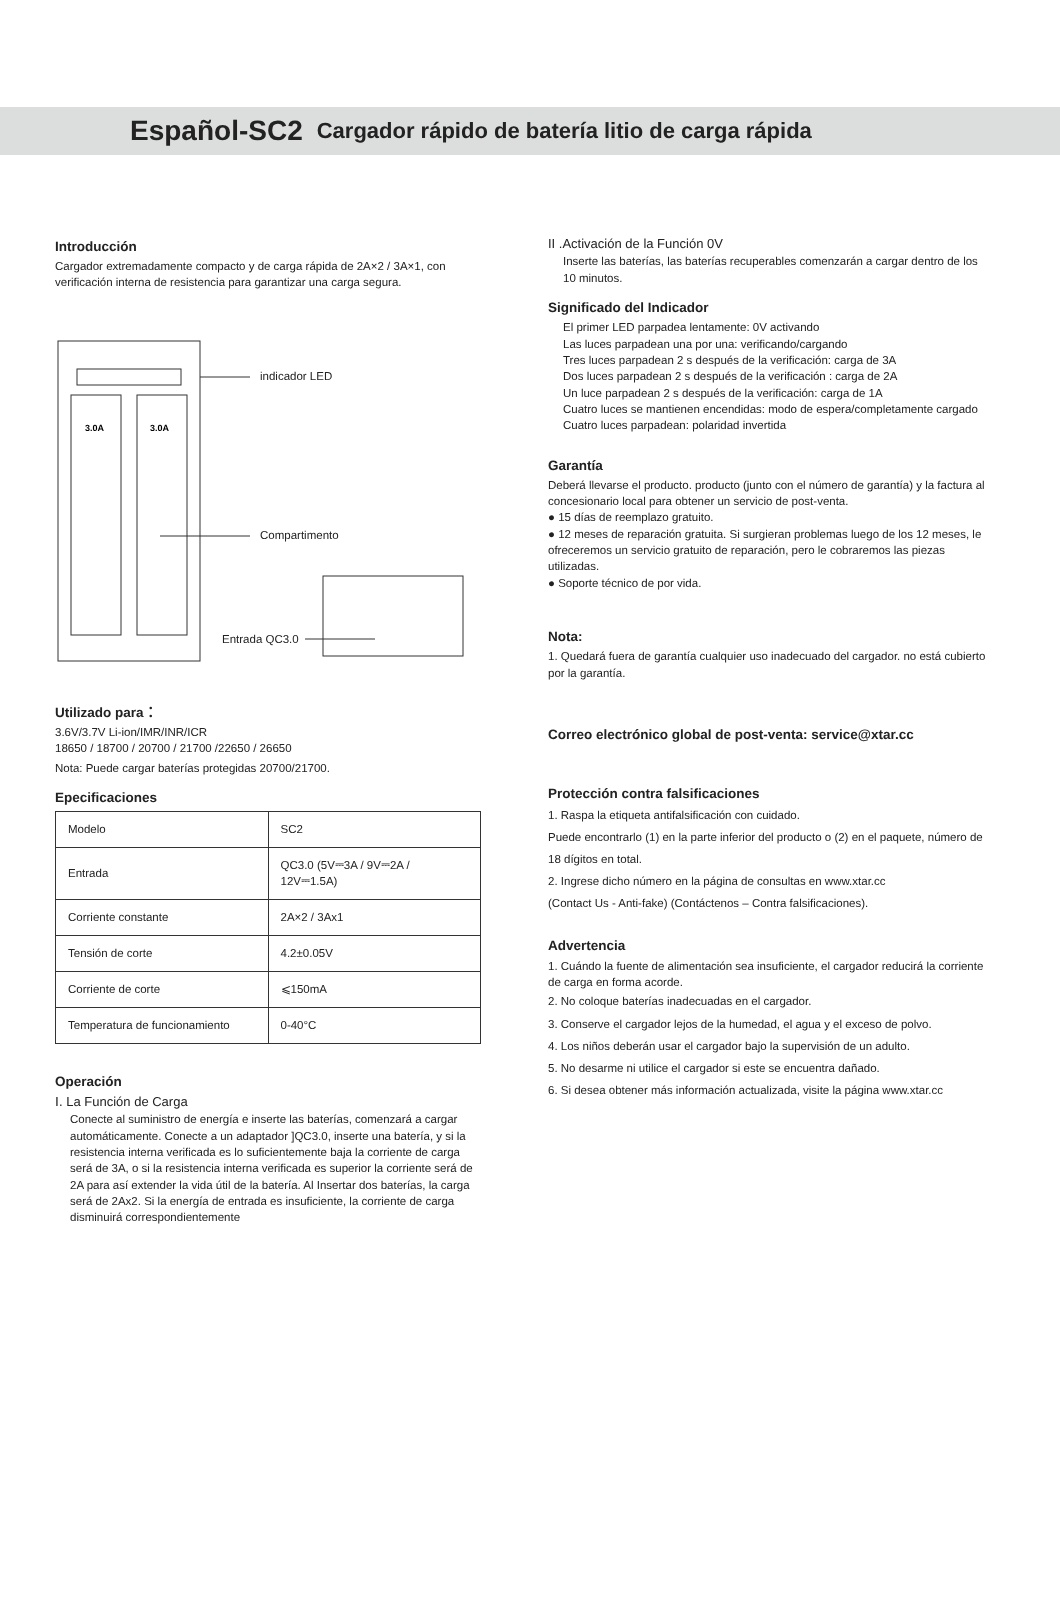Español-SC2 Cargador rápido de batería litio de carga rápida
Introducción
Cargador extremadamente compacto y de carga rápida de 2A×2 / 3A×1, con verificación interna de resistencia para garantizar una carga segura.
3.0A
3.0A
indicador LED
Compartimento
Entrada QC3.0
Utilizado para：
3.6V/3.7V Li-ion/IMR/INR/ICR
18650 / 18700 / 20700 / 21700 /22650 / 26650
Nota: Puede cargar baterías protegidas 20700/21700.
Epecificaciones
| Modelo | SC2 |
| Entrada | QC3.0 (5V⎓3A / 9V⎓2A / 12V⎓1.5A) |
| Corriente constante | 2A×2 / 3Ax1 |
| Tensión de corte | 4.2±0.05V |
| Corriente de corte | ⩽150mA |
| Temperatura de funcionamiento | 0-40°C |
Operación
Ⅰ. La Función de Carga
Conecte al suministro de energía e inserte las baterías, comenzará a cargar automáticamente. Conecte a un adaptador ]QC3.0, inserte una batería, y si la resistencia interna verificada es lo suficientemente baja la corriente de carga será de 3A, o si la resistencia interna verificada es superior la corriente será de 2A para así extender la vida útil de la batería. Al Insertar dos baterías, la carga será de 2Ax2. Si la energía de entrada es insuficiente, la corriente de carga disminuirá correspondientemente
II .Activación de la Función 0V
Inserte las baterías, las baterías recuperables comenzarán a cargar dentro de los 10 minutos.
Significado del Indicador
El primer LED parpadea lentamente: 0V activando
Las luces parpadean una por una: verificando/cargando
Tres luces parpadean 2 s después de la verificación: carga de 3A
Dos luces parpadean 2 s después de la verificación : carga de 2A
Un luce parpadean 2 s después de la verificación: carga de 1A
Cuatro luces se mantienen encendidas: modo de espera/completamente cargado
Cuatro luces parpadean: polaridad invertida
Garantía
Deberá llevarse el producto. producto (junto con el número de garantía) y la factura al concesionario local para obtener un servicio de post-venta.
● 15 días de reemplazo gratuito.
● 12 meses de reparación gratuita. Si surgieran problemas luego de los 12 meses, le ofreceremos un servicio gratuito de reparación, pero le cobraremos las piezas utilizadas.
● Soporte técnico de por vida.
Nota:
1. Quedará fuera de garantía cualquier uso inadecuado del cargador. no está cubierto por la garantía.
Correo electrónico global de post-venta: service@xtar.cc
Protección contra falsificaciones
1. Raspa la etiqueta antifalsificación con cuidado.
Puede encontrarlo (1) en la parte inferior del producto o (2) en el paquete, número de 18 dígitos en total.
2. Ingrese dicho número en la página de consultas en www.xtar.cc
(Contact Us - Anti-fake) (Contáctenos – Contra falsificaciones).
Advertencia
1. Cuándo la fuente de alimentación sea insuficiente, el cargador reducirá la corriente de carga en forma acorde.
2. No coloque baterías inadecuadas en el cargador.
3. Conserve el cargador lejos de la humedad, el agua y el exceso de polvo.
4. Los niños deberán usar el cargador bajo la supervisión de un adulto.
5. No desarme ni utilice el cargador si este se encuentra dañado.
6. Si desea obtener más información actualizada, visite la página www.xtar.cc